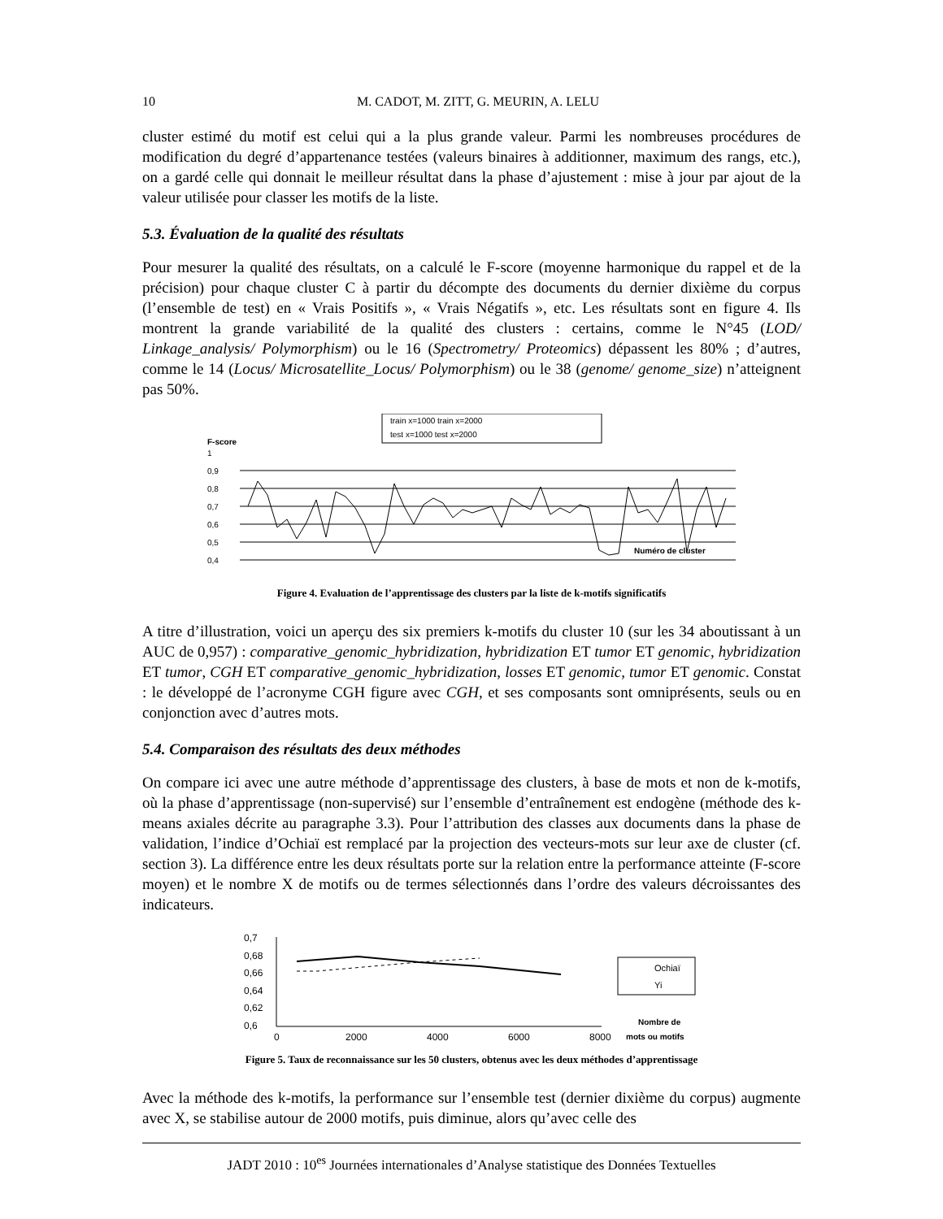10 M. CADOT, M. ZITT, G. MEURIN, A. LELU
cluster estimé du motif est celui qui a la plus grande valeur. Parmi les nombreuses procédures de modification du degré d’appartenance testées (valeurs binaires à additionner, maximum des rangs, etc.), on a gardé celle qui donnait le meilleur résultat dans la phase d’ajustement : mise à jour par ajout de la valeur utilisée pour classer les motifs de la liste.
5.3. Évaluation de la qualité des résultats
Pour mesurer la qualité des résultats, on a calculé le F-score (moyenne harmonique du rappel et de la précision) pour chaque cluster C à partir du décompte des documents du dernier dixième du corpus (l’ensemble de test) en « Vrais Positifs », « Vrais Négatifs », etc. Les résultats sont en figure 4. Ils montrent la grande variabilité de la qualité des clusters : certains, comme le N°45 (LOD/ Linkage_analysis/ Polymorphism) ou le 16 (Spectrometry/ Proteomics) dépassent les 80% ; d’autres, comme le 14 (Locus/ Microsatellite_Locus/ Polymorphism) ou le 38 (genome/ genome_size) n’atteignent pas 50%.
train x=1000 train x=2000
test x=1000 test x=2000
F-score
1
0,9
0,8
0,7
0,6
0,5
0,4
Numéro de cluster
Figure 4. Evaluation de l’apprentissage des clusters par la liste de k-motifs significatifs
A titre d’illustration, voici un aperçu des six premiers k-motifs du cluster 10 (sur les 34 aboutissant à un AUC de 0,957) : comparative_genomic_hybridization, hybridization ET tumor ET genomic, hybridization ET tumor, CGH ET comparative_genomic_hybridization, losses ET genomic, tumor ET genomic. Constat : le développé de l’acronyme CGH figure avec CGH, et ses composants sont omniprésents, seuls ou en conjonction avec d’autres mots.
5.4. Comparaison des résultats des deux méthodes
On compare ici avec une autre méthode d’apprentissage des clusters, à base de mots et non de k-motifs, où la phase d’apprentissage (non-supervisé) sur l’ensemble d’entraînement est endogène (méthode des k-means axiales décrite au paragraphe 3.3). Pour l’attribution des classes aux documents dans la phase de validation, l’indice d’Ochiaï est remplacé par la projection des vecteurs-mots sur leur axe de cluster (cf. section 3). La différence entre les deux résultats porte sur la relation entre la performance atteinte (F-score moyen) et le nombre X de motifs ou de termes sélectionnés dans l’ordre des valeurs décroissantes des indicateurs.
0,7
0,68
0,66
0,64
0,62
0,6
0
2000
4000
6000
8000
Ochiaï
Yi
Nombre de
mots ou motifs
Figure 5. Taux de reconnaissance sur les 50 clusters, obtenus avec les deux méthodes d’apprentissage
Avec la méthode des k-motifs, la performance sur l’ensemble test (dernier dixième du corpus) augmente avec X, se stabilise autour de 2000 motifs, puis diminue, alors qu’avec celle des
JADT 2010 : 10<sup>es</sup> Journées internationales d’Analyse statistique des Données Textuelles